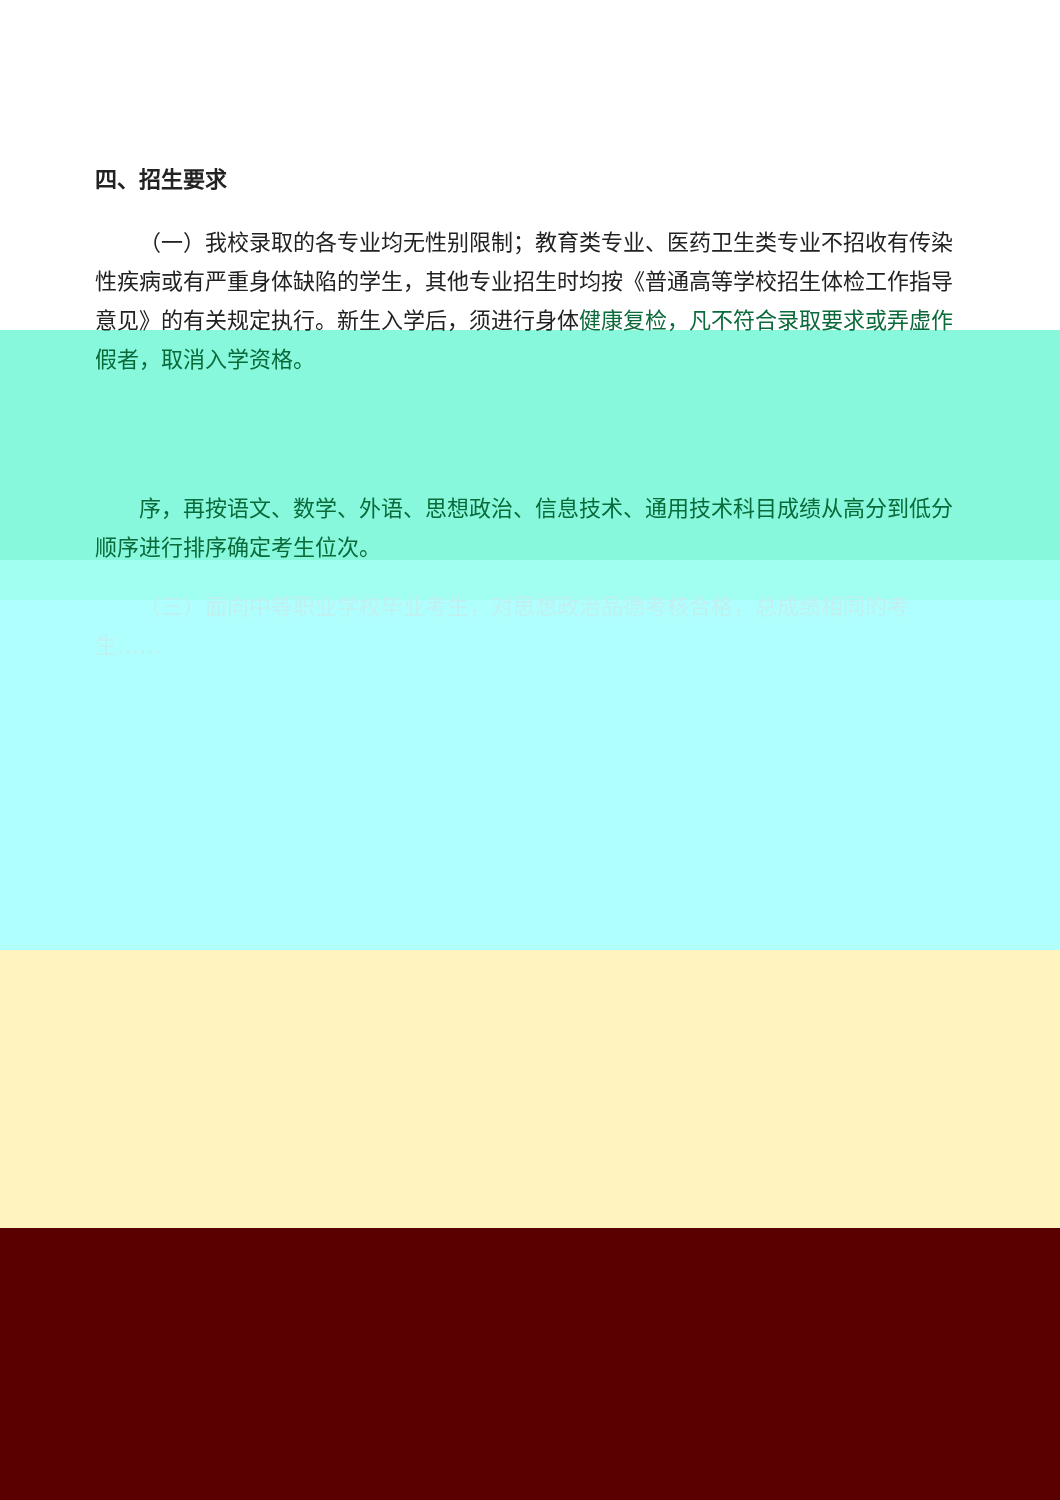四、招生要求
（一）我校录取的各专业均无性别限制；教育类专业、医药卫生类专业不招收有传染性疾病或有严重身体缺陷的学生，其他专业招生时均按《普通高等学校招生体检工作指导意见》的有关规定执行。新生入学后，须进行身体健康复检，凡不符合录取要求或弄虚作假者，取消入学资格。
序，再按语文、数学、外语、思想政治、信息技术、通用技术科目成绩从高分到低分顺序进行排序确定考生位次。
（三）面向中等职业学校毕业考生，对思想政治品德考核合格，总成绩相同的考生……